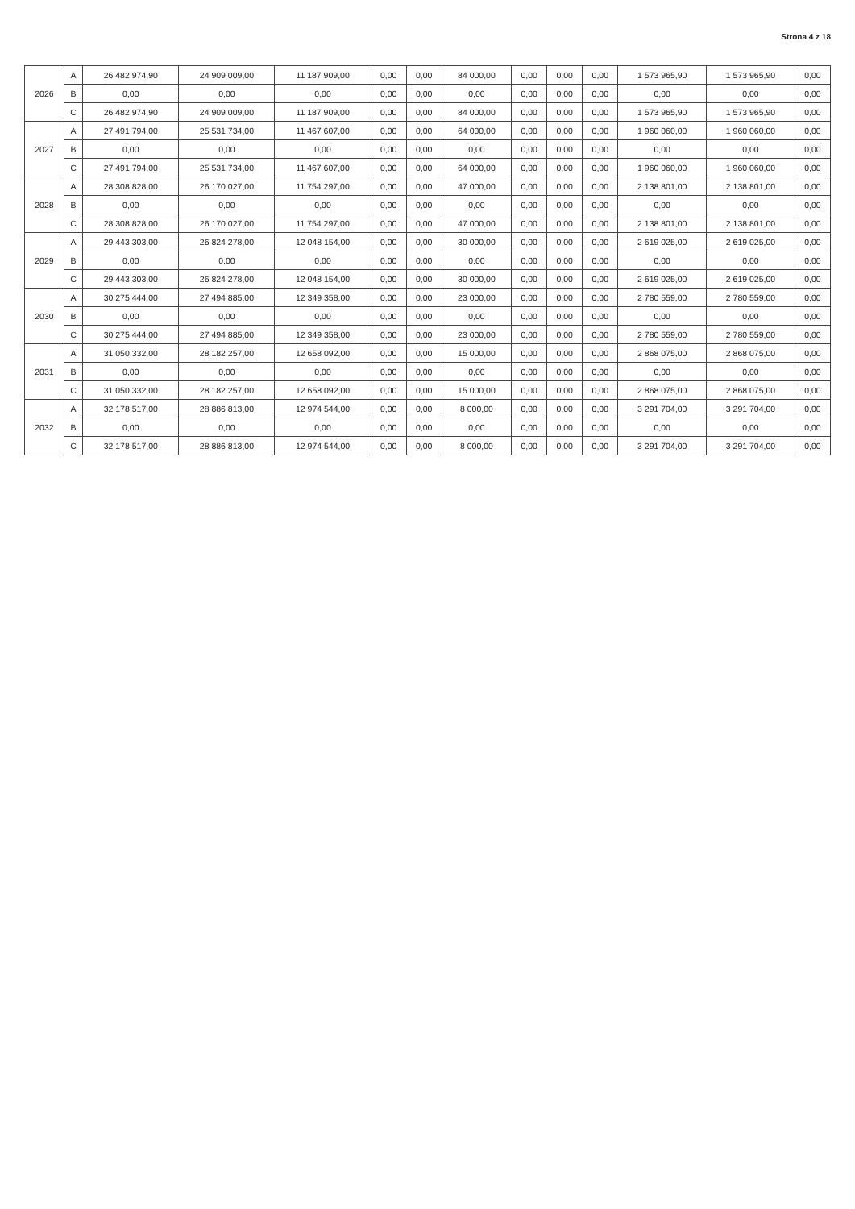Strona 4 z 18
| 2026 | A | 26 482 974,90 | 24 909 009,00 | 11 187 909,00 | 0,00 | 0,00 | 84 000,00 | 0,00 | 0,00 | 0,00 | 1 573 965,90 | 1 573 965,90 | 0,00 |
| | B | 0,00 | 0,00 | 0,00 | 0,00 | 0,00 | 0,00 | 0,00 | 0,00 | 0,00 | 0,00 | 0,00 | 0,00 |
| | C | 26 482 974,90 | 24 909 009,00 | 11 187 909,00 | 0,00 | 0,00 | 84 000,00 | 0,00 | 0,00 | 0,00 | 1 573 965,90 | 1 573 965,90 | 0,00 |
| 2027 | A | 27 491 794,00 | 25 531 734,00 | 11 467 607,00 | 0,00 | 0,00 | 64 000,00 | 0,00 | 0,00 | 0,00 | 1 960 060,00 | 1 960 060,00 | 0,00 |
| | B | 0,00 | 0,00 | 0,00 | 0,00 | 0,00 | 0,00 | 0,00 | 0,00 | 0,00 | 0,00 | 0,00 | 0,00 |
| | C | 27 491 794,00 | 25 531 734,00 | 11 467 607,00 | 0,00 | 0,00 | 64 000,00 | 0,00 | 0,00 | 0,00 | 1 960 060,00 | 1 960 060,00 | 0,00 |
| 2028 | A | 28 308 828,00 | 26 170 027,00 | 11 754 297,00 | 0,00 | 0,00 | 47 000,00 | 0,00 | 0,00 | 0,00 | 2 138 801,00 | 2 138 801,00 | 0,00 |
| | B | 0,00 | 0,00 | 0,00 | 0,00 | 0,00 | 0,00 | 0,00 | 0,00 | 0,00 | 0,00 | 0,00 | 0,00 |
| | C | 28 308 828,00 | 26 170 027,00 | 11 754 297,00 | 0,00 | 0,00 | 47 000,00 | 0,00 | 0,00 | 0,00 | 2 138 801,00 | 2 138 801,00 | 0,00 |
| 2029 | A | 29 443 303,00 | 26 824 278,00 | 12 048 154,00 | 0,00 | 0,00 | 30 000,00 | 0,00 | 0,00 | 0,00 | 2 619 025,00 | 2 619 025,00 | 0,00 |
| | B | 0,00 | 0,00 | 0,00 | 0,00 | 0,00 | 0,00 | 0,00 | 0,00 | 0,00 | 0,00 | 0,00 | 0,00 |
| | C | 29 443 303,00 | 26 824 278,00 | 12 048 154,00 | 0,00 | 0,00 | 30 000,00 | 0,00 | 0,00 | 0,00 | 2 619 025,00 | 2 619 025,00 | 0,00 |
| 2030 | A | 30 275 444,00 | 27 494 885,00 | 12 349 358,00 | 0,00 | 0,00 | 23 000,00 | 0,00 | 0,00 | 0,00 | 2 780 559,00 | 2 780 559,00 | 0,00 |
| | B | 0,00 | 0,00 | 0,00 | 0,00 | 0,00 | 0,00 | 0,00 | 0,00 | 0,00 | 0,00 | 0,00 | 0,00 |
| | C | 30 275 444,00 | 27 494 885,00 | 12 349 358,00 | 0,00 | 0,00 | 23 000,00 | 0,00 | 0,00 | 0,00 | 2 780 559,00 | 2 780 559,00 | 0,00 |
| 2031 | A | 31 050 332,00 | 28 182 257,00 | 12 658 092,00 | 0,00 | 0,00 | 15 000,00 | 0,00 | 0,00 | 0,00 | 2 868 075,00 | 2 868 075,00 | 0,00 |
| | B | 0,00 | 0,00 | 0,00 | 0,00 | 0,00 | 0,00 | 0,00 | 0,00 | 0,00 | 0,00 | 0,00 | 0,00 |
| | C | 31 050 332,00 | 28 182 257,00 | 12 658 092,00 | 0,00 | 0,00 | 15 000,00 | 0,00 | 0,00 | 0,00 | 2 868 075,00 | 2 868 075,00 | 0,00 |
| 2032 | A | 32 178 517,00 | 28 886 813,00 | 12 974 544,00 | 0,00 | 0,00 | 8 000,00 | 0,00 | 0,00 | 0,00 | 3 291 704,00 | 3 291 704,00 | 0,00 |
| | B | 0,00 | 0,00 | 0,00 | 0,00 | 0,00 | 0,00 | 0,00 | 0,00 | 0,00 | 0,00 | 0,00 | 0,00 |
| | C | 32 178 517,00 | 28 886 813,00 | 12 974 544,00 | 0,00 | 0,00 | 8 000,00 | 0,00 | 0,00 | 0,00 | 3 291 704,00 | 3 291 704,00 | 0,00 |